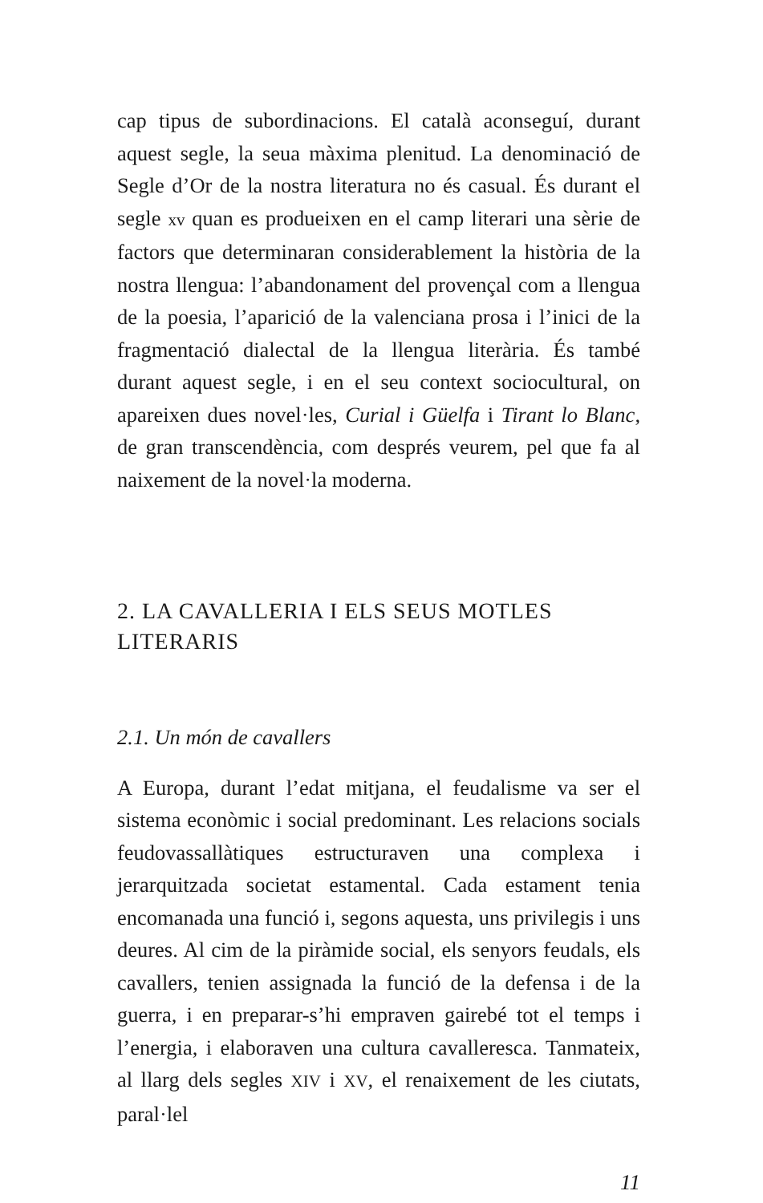cap tipus de subordinacions. El català aconseguí, durant aquest segle, la seua màxima plenitud. La denominació de Segle d’Or de la nostra literatura no és casual. És durant el segle xv quan es produeixen en el camp literari una sèrie de factors que determinaran considerablement la història de la nostra llengua: l’abandonament del provençal com a llengua de la poesia, l’aparició de la valenciana prosa i l’inici de la fragmentació dialectal de la llengua literària. És també durant aquest segle, i en el seu context sociocultural, on apareixen dues novel·les, Curial i Güelfa i Tirant lo Blanc, de gran transcendència, com després veurem, pel que fa al naixement de la novel·la moderna.
2. LA CAVALLERIA I ELS SEUS MOTLES LITERARIS
2.1. Un món de cavallers
A Europa, durant l’edat mitjana, el feudalisme va ser el sistema econòmic i social predominant. Les relacions socials feudovassallàtiques estructuraven una complexa i jerarquitzada societat estamental. Cada estament tenia encomanada una funció i, segons aquesta, uns privilegis i uns deures. Al cim de la piràmide social, els senyors feudals, els cavallers, tenien assignada la funció de la defensa i de la guerra, i en preparar-s’hi empraven gairebé tot el temps i l’energia, i elaboraven una cultura cavalleresca. Tanmateix, al llarg dels segles XIV i XV, el renaixement de les ciutats, paral·lel
11